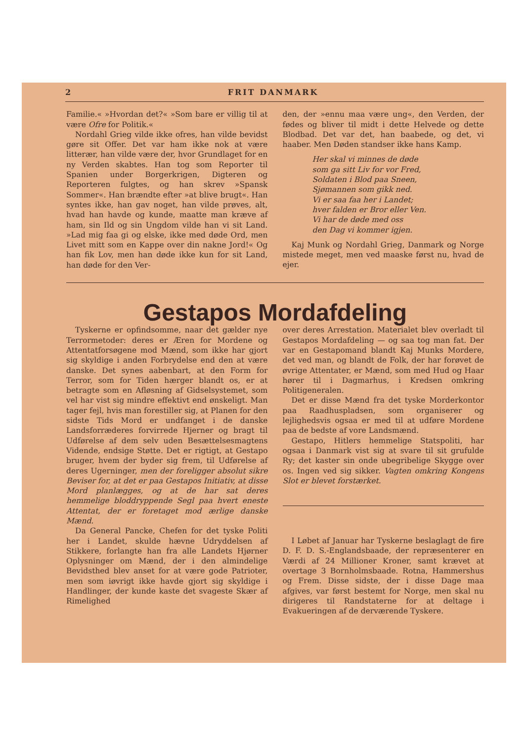2 FRIT DANMARK
Familie.« »Hvordan det?« »Som bare er villig til at være Ofre for Politik.«
Nordahl Grieg vilde ikke ofres, han vilde bevidst gøre sit Offer. Det var ham ikke nok at være litterær, han vilde være der, hvor Grundlaget for en ny Verden skabtes. Han tog som Reporter til Spanien under Borgerkrigen, Digteren og Reporteren fulgtes, og han skrev »Spansk Sommer«. Han brændte efter »at blive brugt«. Han syntes ikke, han gav noget, han vilde prøves, alt, hvad han havde og kunde, maatte man kræve af ham, sin Ild og sin Ungdom vilde han vi sit Land. »Lad mig faa gi og elske, ikke med døde Ord, men Livet mitt som en Kappe over din nakne Jord!« Og han fik Lov, men han døde ikke kun for sit Land, han døde for den Ver-
den, der »ennu maa være ung«, den Verden, der fødes og bliver til midt i dette Helvede og dette Blodbad. Det var det, han baabede, og det, vi haaber. Men Døden standser ikke hans Kamp.
Her skal vi minnes de døde
som ga sitt Liv for vor Fred,
Soldaten i Blod paa Sneen,
Sjømannen som gikk ned.
Vi er saa faa her i Landet;
hver falden er Bror eller Ven.
Vi har de døde med oss
den Dag vi kommer igjen.
Kaj Munk og Nordahl Grieg, Danmark og Norge mistede meget, men ved maaske først nu, hvad de ejer.
Gestapos Mordafdeling
Tyskerne er opfindsomme, naar det gælder nye Terrormetoder: deres er Æren for Mordene og Attentatforsøgene mod Mænd, som ikke har gjort sig skyldige i anden Forbrydelse end den at være danske. Det synes aabenbart, at den Form for Terror, som for Tiden hærger blandt os, er at betragte som en Afløsning af Gidselsystemet, som vel har vist sig mindre effektivt end ønskeligt. Man tager fejl, hvis man forestiller sig, at Planen for den sidste Tids Mord er undfanget i de danske Landsforræderes forvirrede Hjerner og bragt til Udførelse af dem selv uden Besættelsesmagtens Vidende, endsige Støtte. Det er rigtigt, at Gestapo bruger, hvem der byder sig frem, til Udførelse af deres Ugerninger, men der foreligger absolut sikre Beviser for, at det er paa Gestapos Initiativ, at disse Mord planlægges, og at de har sat deres hemmelige bloddryppende Segl paa hvert eneste Attentat, der er foretaget mod ærlige danske Mænd.
Da General Pancke, Chefen for det tyske Politi her i Landet, skulde hævne Udryddelsen af Stikkere, forlangte han fra alle Landets Hjørner Oplysninger om Mænd, der i den almindelige Bevidsthed blev anset for at være gode Patrioter, men som iøvrigt ikke havde gjort sig skyldige i Handlinger, der kunde kaste det svageste Skær af Rimelighed
over deres Arrestation. Materialet blev overladt til Gestapos Mordafdeling — og saa tog man fat. Der var en Gestapomand blandt Kaj Munks Mordere, det ved man, og blandt de Folk, der har forøvet de øvrige Attentater, er Mænd, som med Hud og Haar hører til i Dagmarhus, i Kredsen omkring Politigeneralen.
Det er disse Mænd fra det tyske Morderkontor paa Raadhuspladsen, som organiserer og lejlighedsvis ogsaa er med til at udføre Mordene paa de bedste af vore Landsmænd.
Gestapo, Hitlers hemmelige Statspoliti, har ogsaa i Danmark vist sig at svare til sit grufulde Ry; det kaster sin onde ubegribelige Skygge over os. Ingen ved sig sikker. Vagten omkring Kongens Slot er blevet forstærket.
I Løbet af Januar har Tyskerne beslaglagt de fire D. F. D. S.-Englandsbaade, der repræsenterer en Værdi af 24 Millioner Kroner, samt krævet at overtage 3 Bornholmsbaade. Rotna, Hammershus og Frem. Disse sidste, der i disse Dage maa afgives, var først bestemt for Norge, men skal nu dirigeres til Randstaterne for at deltage i Evakueringen af de derværende Tyskere.